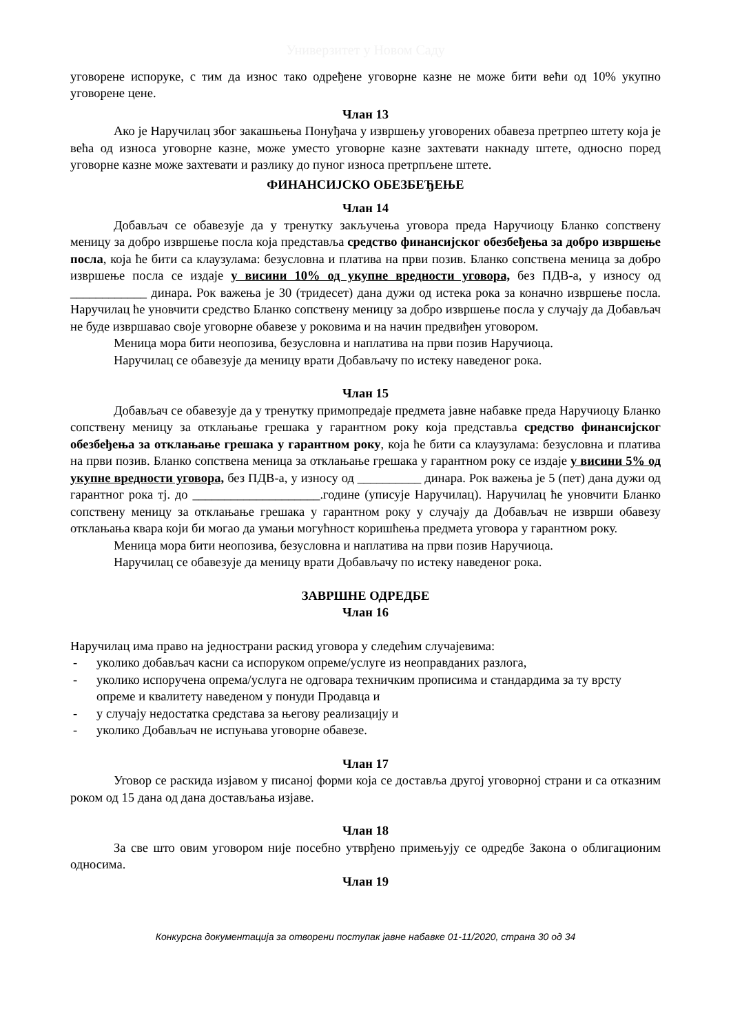Универзитет у Новом Саду
уговорене испоруке, с тим да износ тако одређене уговорне казне не може бити већи од 10% укупно уговорене цене.
Члан 13
Ако је Наручилац због закашњења Понуђача у извршењу уговорених обавеза претрпео штету која је већа од износа уговорне казне, може уместо уговорне казне захтевати накнаду штете, односно поред уговорне казне може захтевати и разлику до пуног износа претрпљене штете.
ФИНАНСИЈСКО ОБЕЗБЕЂЕЊЕ
Члан 14
Добављач се обавезује да у тренутку закључења уговора преда Наручиоцу Бланко сопствену меницу за добро извршење посла која представља средство финансијског обезбеђења за добро извршење посла, која ће бити са клаузулама: безусловна и платива на први позив. Бланко сопствена меница за добро извршење посла се издаје у висини 10% од укупне вредности уговора, без ПДВ-а, у износу од ____________ динара. Рок важења је 30 (тридесет) дана дужи од истека рока за коначно извршење посла. Наручилац ће уновчити средство Бланко сопствену меницу за добро извршење посла у случају да Добављач не буде извршавао своје уговорне обавезе у роковима и на начин предвиђен уговором.
Меница мора бити неопозива, безусловна и наплатива на први позив Наручиоца.
Наручилац се обавезује да меницу врати Добављачу по истеку наведеног рока.
Члан 15
Добављач се обавезује да у тренутку примопредаје предмета јавне набавке преда Наручиоцу Бланко сопствену меницу за отклањање грешака у гарантном року која представља средство финансијског обезбеђења за отклањање грешака у гарантном року, која ће бити са клаузулама: безусловна и платива на први позив. Бланко сопствена меница за отклањање грешака у гарантном року се издаје у висини 5% од укупне вредности уговора, без ПДВ-а, у износу од __________ динара. Рок важења је 5 (пет) дана дужи од гарантног рока тј. до ____________________.године (уписује Наручилац). Наручилац ће уновчити Бланко сопствену меницу за отклањање грешака у гарантном року у случају да Добављач не изврши обавезу отклањања квара који би могао да умањи могућност коришћења предмета уговора у гарантном року.
Меница мора бити неопозива, безусловна и наплатива на први позив Наручиоца.
Наручилац се обавезује да меницу врати Добављачу по истеку наведеног рока.
ЗАВРШНЕ ОДРЕДБЕ
Члан 16
Наручилац има право на једнострани раскид уговора у следећим случајевима:
- уколико добављач касни са испоруком опреме/услуге из неоправданих разлога,
- уколико испоручена опрема/услуга не одговара техничким прописима и стандардима за ту врсту опреме и квалитету наведеном у понуди Продавца и
- у случају недостатка средстава за његову реализацију и
- уколико Добављач не испуњава уговорне обавезе.
Члан 17
Уговор се раскида изјавом у писаној форми која се доставља другој уговорној страни и са отказним роком од 15 дана од дана достављања изјаве.
Члан 18
За све што овим уговором није посебно утврђено примењују се одредбе Закона о облигационим односима.
Члан 19
Конкурсна документација за отворени поступак јавне набавке 01-11/2020, страна 30 од 34